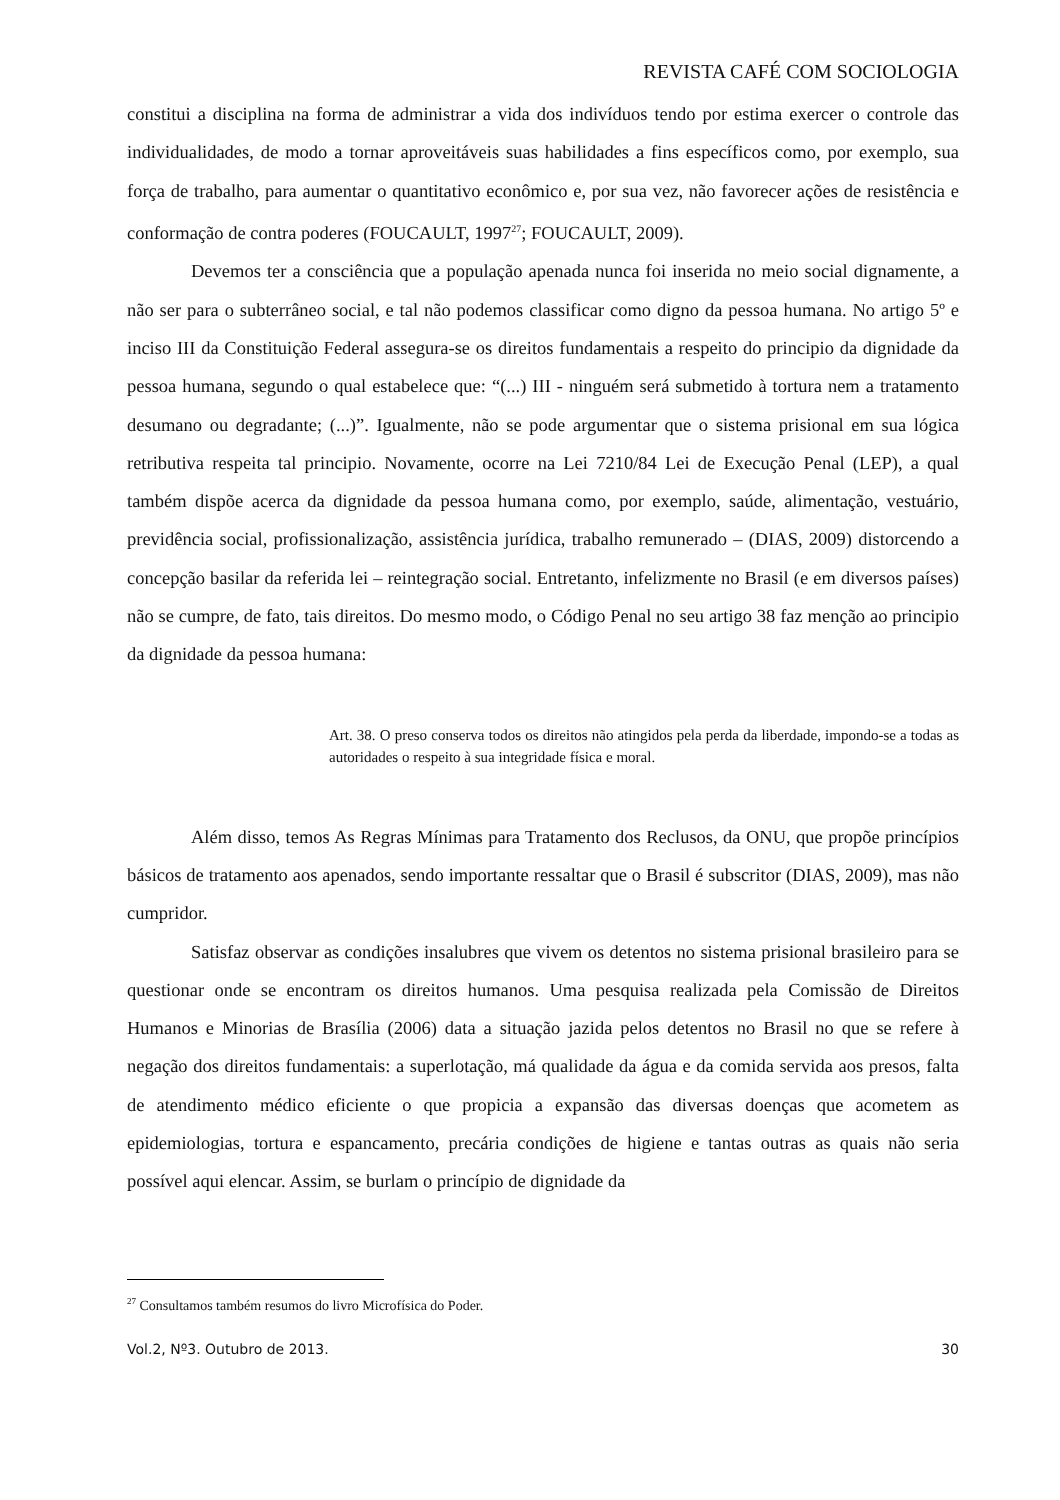REVISTA CAFÉ COM SOCIOLOGIA
constitui a disciplina na forma de administrar a vida dos indivíduos tendo por estima exercer o controle das individualidades, de modo a tornar aproveitáveis suas habilidades a fins específicos como, por exemplo, sua força de trabalho, para aumentar o quantitativo econômico e, por sua vez, não favorecer ações de resistência e conformação de contra poderes (FOUCAULT, 1997<sup>27</sup>; FOUCAULT, 2009).
Devemos ter a consciência que a população apenada nunca foi inserida no meio social dignamente, a não ser para o subterrâneo social, e tal não podemos classificar como digno da pessoa humana. No artigo 5º e inciso III da Constituição Federal assegura-se os direitos fundamentais a respeito do principio da dignidade da pessoa humana, segundo o qual estabelece que: “(...) III - ninguém será submetido à tortura nem a tratamento desumano ou degradante; (...)”. Igualmente, não se pode argumentar que o sistema prisional em sua lógica retributiva respeita tal principio. Novamente, ocorre na Lei 7210/84 Lei de Execução Penal (LEP), a qual também dispõe acerca da dignidade da pessoa humana como, por exemplo, saúde, alimentação, vestuário, previdência social, profissionalização, assistência jurídica, trabalho remunerado – (DIAS, 2009) distorcendo a concepção basilar da referida lei – reintegração social. Entretanto, infelizmente no Brasil (e em diversos países) não se cumpre, de fato, tais direitos. Do mesmo modo, o Código Penal no seu artigo 38 faz menção ao principio da dignidade da pessoa humana:
Art. 38. O preso conserva todos os direitos não atingidos pela perda da liberdade, impondo-se a todas as autoridades o respeito à sua integridade física e moral.
Além disso, temos As Regras Mínimas para Tratamento dos Reclusos, da ONU, que propõe princípios básicos de tratamento aos apenados, sendo importante ressaltar que o Brasil é subscritor (DIAS, 2009), mas não cumpridor.
Satisfaz observar as condições insalubres que vivem os detentos no sistema prisional brasileiro para se questionar onde se encontram os direitos humanos. Uma pesquisa realizada pela Comissão de Direitos Humanos e Minorias de Brasília (2006) data a situação jazida pelos detentos no Brasil no que se refere à negação dos direitos fundamentais: a superlotação, má qualidade da água e da comida servida aos presos, falta de atendimento médico eficiente o que propicia a expansão das diversas doenças que acometem as epidemiologias, tortura e espancamento, precária condições de higiene e tantas outras as quais não seria possível aqui elencar. Assim, se burlam o princípio de dignidade da
<sup>27</sup> Consultamos também resumos do livro Microfísica do Poder.
Vol.2, Nº3. Outubro de 2013. 30